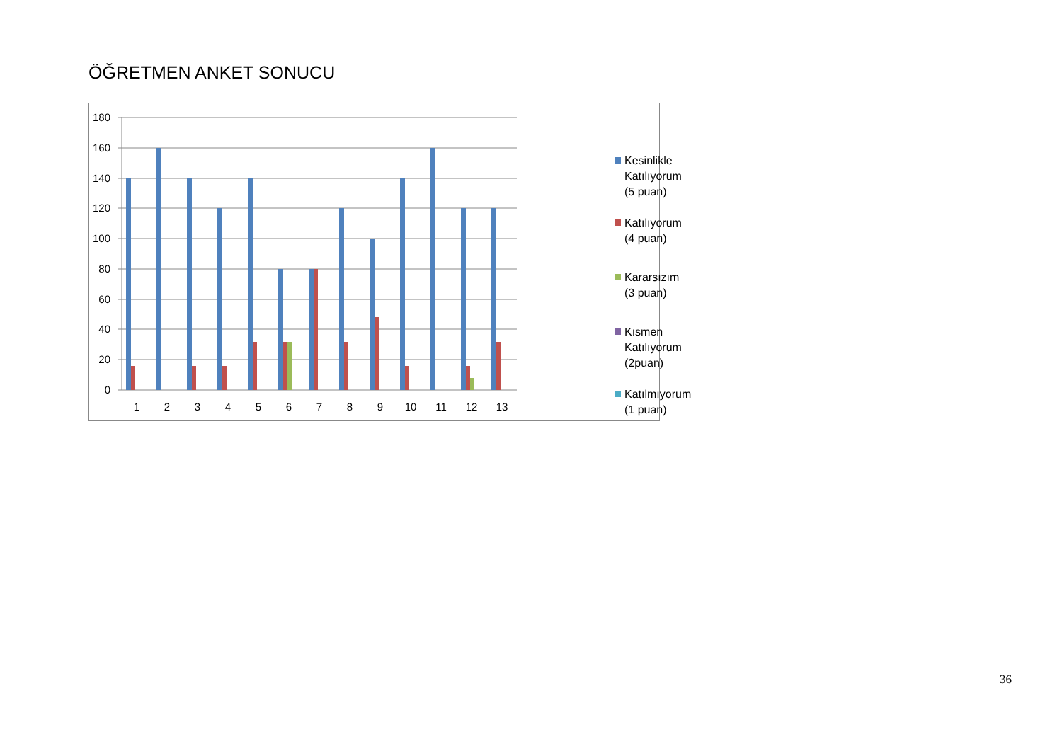ÖĞRETMEN ANKET SONUCU
180
160
140
120
100
80
60
40
20
0
1
2
3
4
5
6
7
8
9
10
11
12
13
Kesinlikle Katılıyorum
(5 puan)
Katılıyorum (4 puan)
Kararsızım (3 puan)
Kısmen Katılıyorum
(2puan)
Katılmıyorum (1 puan)
36